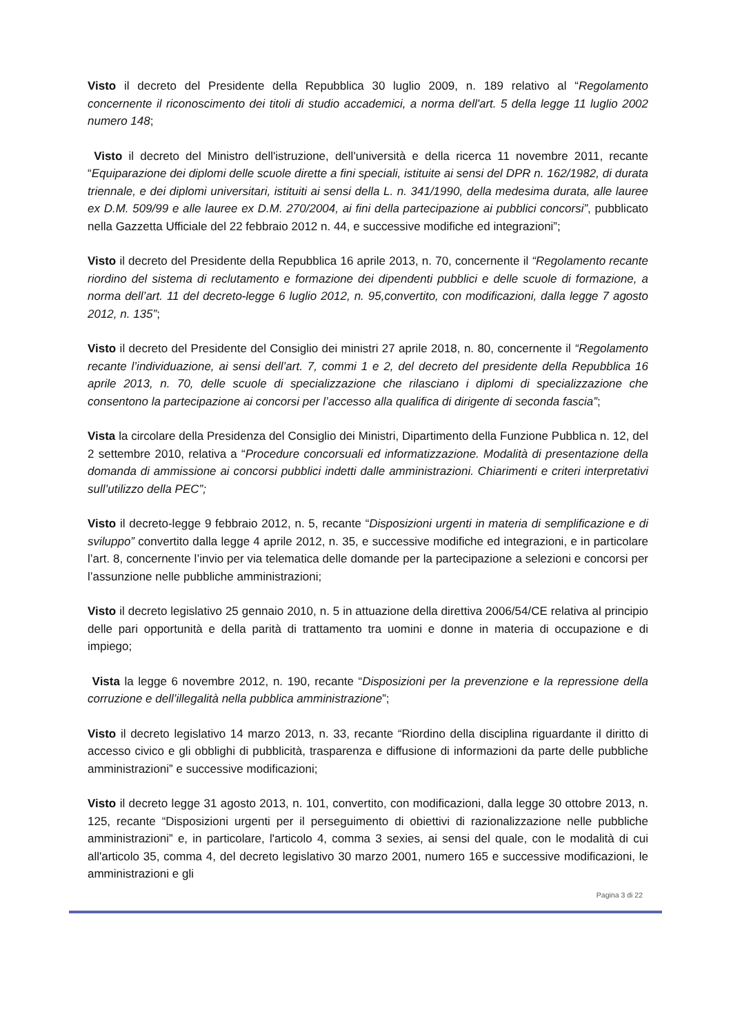Visto il decreto del Presidente della Repubblica 30 luglio 2009, n. 189 relativo al “Regolamento concernente il riconoscimento dei titoli di studio accademici, a norma dell'art. 5 della legge 11 luglio 2002 numero 148;
Visto il decreto del Ministro dell'istruzione, dell'università e della ricerca 11 novembre 2011, recante “Equiparazione dei diplomi delle scuole dirette a fini speciali, istituite ai sensi del DPR n. 162/1982, di durata triennale, e dei diplomi universitari, istituiti ai sensi della L. n. 341/1990, della medesima durata, alle lauree ex D.M. 509/99 e alle lauree ex D.M. 270/2004, ai fini della partecipazione ai pubblici concorsi”, pubblicato nella Gazzetta Ufficiale del 22 febbraio 2012 n. 44, e successive modifiche ed integrazioni”;
Visto il decreto del Presidente della Repubblica 16 aprile 2013, n. 70, concernente il “Regolamento recante riordino del sistema di reclutamento e formazione dei dipendenti pubblici e delle scuole di formazione, a norma dell’art. 11 del decreto-legge 6 luglio 2012, n. 95,convertito, con modificazioni, dalla legge 7 agosto 2012, n. 135”;
Visto il decreto del Presidente del Consiglio dei ministri 27 aprile 2018, n. 80, concernente il “Regolamento recante l’individuazione, ai sensi dell’art. 7, commi 1 e 2, del decreto del presidente della Repubblica 16 aprile 2013, n. 70, delle scuole di specializzazione che rilasciano i diplomi di specializzazione che consentono la partecipazione ai concorsi per l’accesso alla qualifica di dirigente di seconda fascia”;
Vista la circolare della Presidenza del Consiglio dei Ministri, Dipartimento della Funzione Pubblica n. 12, del 2 settembre 2010, relativa a “Procedure concorsuali ed informatizzazione. Modalità di presentazione della domanda di ammissione ai concorsi pubblici indetti dalle amministrazioni. Chiarimenti e criteri interpretativi sull’utilizzo della PEC”;
Visto il decreto-legge 9 febbraio 2012, n. 5, recante “Disposizioni urgenti in materia di semplificazione e di sviluppo” convertito dalla legge 4 aprile 2012, n. 35, e successive modifiche ed integrazioni, e in particolare l’art. 8, concernente l’invio per via telematica delle domande per la partecipazione a selezioni e concorsi per l’assunzione nelle pubbliche amministrazioni;
Visto il decreto legislativo 25 gennaio 2010, n. 5 in attuazione della direttiva 2006/54/CE relativa al principio delle pari opportunità e della parità di trattamento tra uomini e donne in materia di occupazione e di impiego;
Vista la legge 6 novembre 2012, n. 190, recante “Disposizioni per la prevenzione e la repressione della corruzione e dell’illegalità nella pubblica amministrazione”;
Visto il decreto legislativo 14 marzo 2013, n. 33, recante “Riordino della disciplina riguardante il diritto di accesso civico e gli obblighi di pubblicità, trasparenza e diffusione di informazioni da parte delle pubbliche amministrazioni” e successive modificazioni;
Visto il decreto legge 31 agosto 2013, n. 101, convertito, con modificazioni, dalla legge 30 ottobre 2013, n. 125, recante “Disposizioni urgenti per il perseguimento di obiettivi di razionalizzazione nelle pubbliche amministrazioni” e, in particolare, l'articolo 4, comma 3 sexies, ai sensi del quale, con le modalità di cui all'articolo 35, comma 4, del decreto legislativo 30 marzo 2001, numero 165 e successive modificazioni, le amministrazioni e gli
Pagina 3 di 22